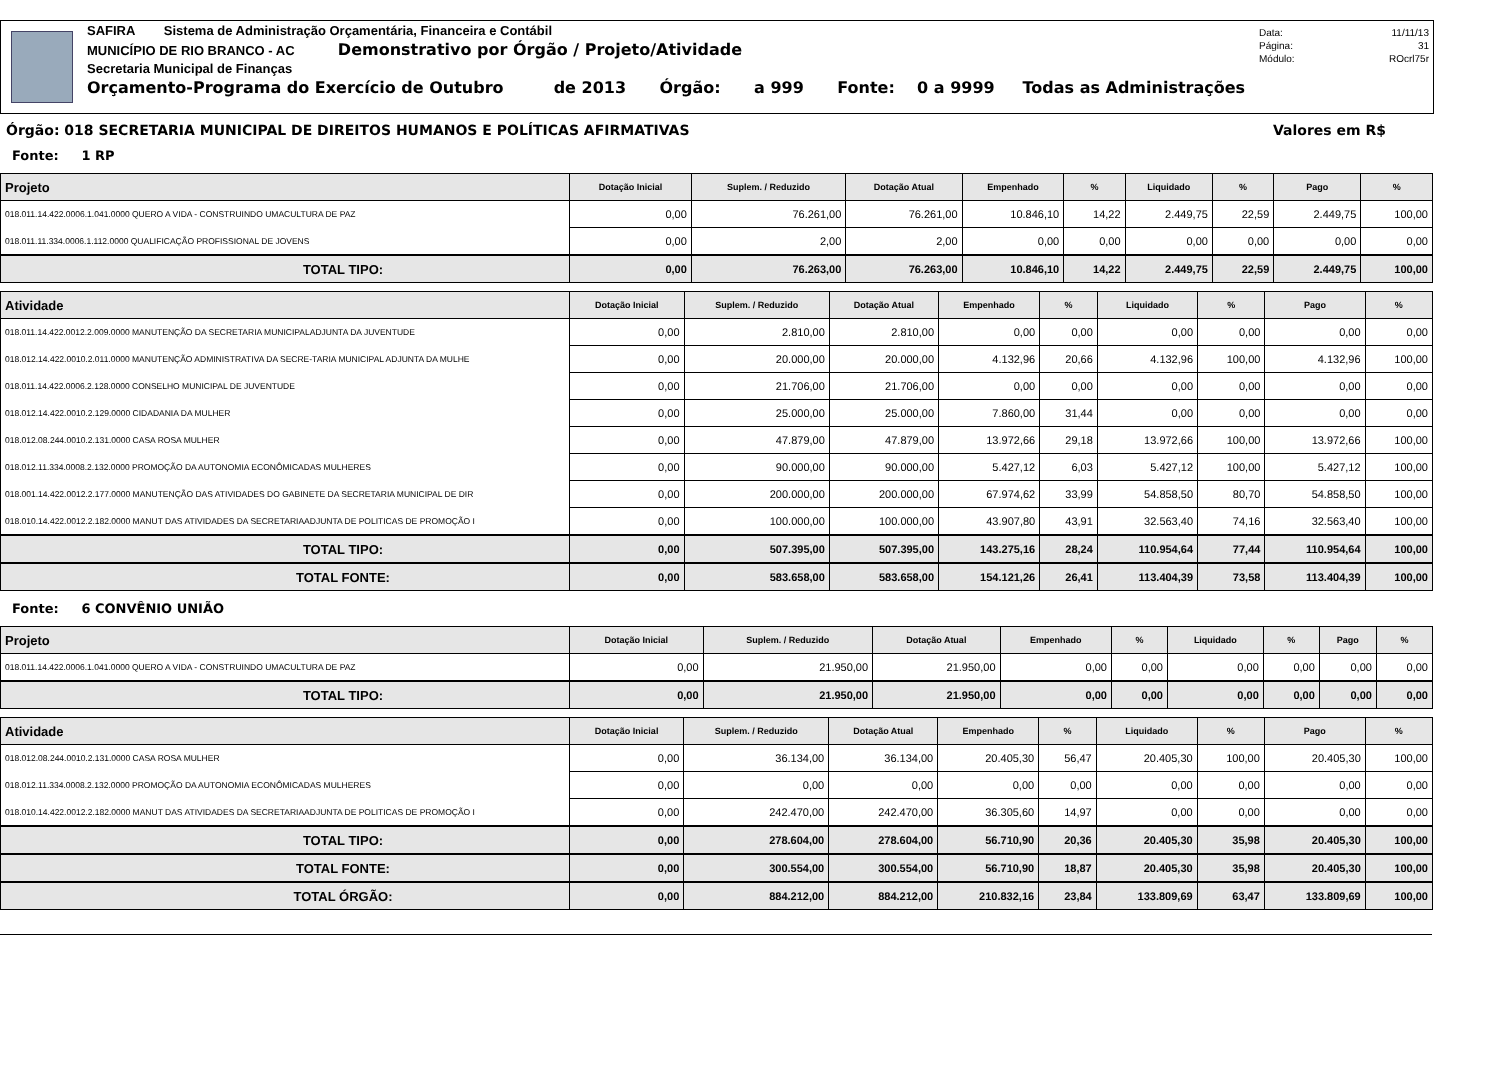SAFIRA Sistema de Administração Orçamentária, Financeira e Contábil
MUNICÍPIO DE RIO BRANCO - AC Demonstrativo por Órgão / Projeto/Atividade
Secretaria Municipal de Finanças
Orçamento-Programa do Exercício de Outubro de 2013 Órgão: a 999 Fonte: 0 a 9999 Todas as Administrações
Data: 11/11/13
Página: 31
Módulo: ROcrl75r
Órgão: 018 SECRETARIA MUNICIPAL DE DIREITOS HUMANOS E POLÍTICAS AFIRMATIVAS Valores em R$
Fonte: 1 RP
| Projeto | Dotação Inicial | Suplem. / Reduzido | Dotação Atual | Empenhado | % | Liquidado | % | Pago | % |
| --- | --- | --- | --- | --- | --- | --- | --- | --- | --- |
| 018.011.14.422.0006.1.041.0000 QUERO A VIDA - CONSTRUINDO UMACULTURA DE PAZ | 0,00 | 76.261,00 | 76.261,00 | 10.846,10 | 14,22 | 2.449,75 | 22,59 | 2.449,75 | 100,00 |
| 018.011.11.334.0006.1.112.0000 QUALIFICAÇÃO PROFISSIONAL DE JOVENS | 0,00 | 2,00 | 2,00 | 0,00 | 0,00 | 0,00 | 0,00 | 0,00 | 0,00 |
| TOTAL TIPO: | 0,00 | 76.263,00 | 76.263,00 | 10.846,10 | 14,22 | 2.449,75 | 22,59 | 2.449,75 | 100,00 |
| Atividade | Dotação Inicial | Suplem. / Reduzido | Dotação Atual | Empenhado | % | Liquidado | % | Pago | % |
| --- | --- | --- | --- | --- | --- | --- | --- | --- | --- |
| 018.011.14.422.0012.2.009.0000 MANUTENÇÃO DA SECRETARIA MUNICIPALADJUNTA DA JUVENTUDE | 0,00 | 2.810,00 | 2.810,00 | 0,00 | 0,00 | 0,00 | 0,00 | 0,00 | 0,00 |
| 018.012.14.422.0010.2.011.0000 MANUTENÇÃO ADMINISTRATIVA DA SECRE-TARIA MUNICIPAL ADJUNTA DA MULHE | 0,00 | 20.000,00 | 20.000,00 | 4.132,96 | 20,66 | 4.132,96 | 100,00 | 4.132,96 | 100,00 |
| 018.011.14.422.0006.2.128.0000 CONSELHO MUNICIPAL DE JUVENTUDE | 0,00 | 21.706,00 | 21.706,00 | 0,00 | 0,00 | 0,00 | 0,00 | 0,00 | 0,00 |
| 018.012.14.422.0010.2.129.0000 CIDADANIA DA MULHER | 0,00 | 25.000,00 | 25.000,00 | 7.860,00 | 31,44 | 0,00 | 0,00 | 0,00 | 0,00 |
| 018.012.08.244.0010.2.131.0000 CASA ROSA MULHER | 0,00 | 47.879,00 | 47.879,00 | 13.972,66 | 29,18 | 13.972,66 | 100,00 | 13.972,66 | 100,00 |
| 018.012.11.334.0008.2.132.0000 PROMOÇÃO DA AUTONOMIA ECONÔMICADAS MULHERES | 0,00 | 90.000,00 | 90.000,00 | 5.427,12 | 6,03 | 5.427,12 | 100,00 | 5.427,12 | 100,00 |
| 018.001.14.422.0012.2.177.0000 MANUTENÇÃO DAS ATIVIDADES DO GABINETE DA SECRETARIA MUNICIPAL DE DIR | 0,00 | 200.000,00 | 200.000,00 | 67.974,62 | 33,99 | 54.858,50 | 80,70 | 54.858,50 | 100,00 |
| 018.010.14.422.0012.2.182.0000 MANUT DAS ATIVIDADES DA SECRETARIAADJUNTA DE POLITICAS DE PROMOÇÃO I | 0,00 | 100.000,00 | 100.000,00 | 43.907,80 | 43,91 | 32.563,40 | 74,16 | 32.563,40 | 100,00 |
| TOTAL TIPO: | 0,00 | 507.395,00 | 507.395,00 | 143.275,16 | 28,24 | 110.954,64 | 77,44 | 110.954,64 | 100,00 |
| TOTAL FONTE: | 0,00 | 583.658,00 | 583.658,00 | 154.121,26 | 26,41 | 113.404,39 | 73,58 | 113.404,39 | 100,00 |
Fonte: 6 CONVÊNIO UNIÃO
| Projeto | Dotação Inicial | Suplem. / Reduzido | Dotação Atual | Empenhado | % | Liquidado | % | Pago | % |
| --- | --- | --- | --- | --- | --- | --- | --- | --- | --- |
| 018.011.14.422.0006.1.041.0000 QUERO A VIDA - CONSTRUINDO UMACULTURA DE PAZ | 0,00 | 21.950,00 | 21.950,00 | 0,00 | 0,00 | 0,00 | 0,00 | 0,00 | 0,00 |
| TOTAL TIPO: | 0,00 | 21.950,00 | 21.950,00 | 0,00 | 0,00 | 0,00 | 0,00 | 0,00 | 0,00 |
| Atividade | Dotação Inicial | Suplem. / Reduzido | Dotação Atual | Empenhado | % | Liquidado | % | Pago | % |
| --- | --- | --- | --- | --- | --- | --- | --- | --- | --- |
| 018.012.08.244.0010.2.131.0000 CASA ROSA MULHER | 0,00 | 36.134,00 | 36.134,00 | 20.405,30 | 56,47 | 20.405,30 | 100,00 | 20.405,30 | 100,00 |
| 018.012.11.334.0008.2.132.0000 PROMOÇÃO DA AUTONOMIA ECONÔMICADAS MULHERES | 0,00 | 0,00 | 0,00 | 0,00 | 0,00 | 0,00 | 0,00 | 0,00 | 0,00 |
| 018.010.14.422.0012.2.182.0000 MANUT DAS ATIVIDADES DA SECRETARIAADJUNTA DE POLITICAS DE PROMOÇÃO I | 0,00 | 242.470,00 | 242.470,00 | 36.305,60 | 14,97 | 0,00 | 0,00 | 0,00 | 0,00 |
| TOTAL TIPO: | 0,00 | 278.604,00 | 278.604,00 | 56.710,90 | 20,36 | 20.405,30 | 35,98 | 20.405,30 | 100,00 |
| TOTAL FONTE: | 0,00 | 300.554,00 | 300.554,00 | 56.710,90 | 18,87 | 20.405,30 | 35,98 | 20.405,30 | 100,00 |
| TOTAL ÓRGÃO: | 0,00 | 884.212,00 | 884.212,00 | 210.832,16 | 23,84 | 133.809,69 | 63,47 | 133.809,69 | 100,00 |